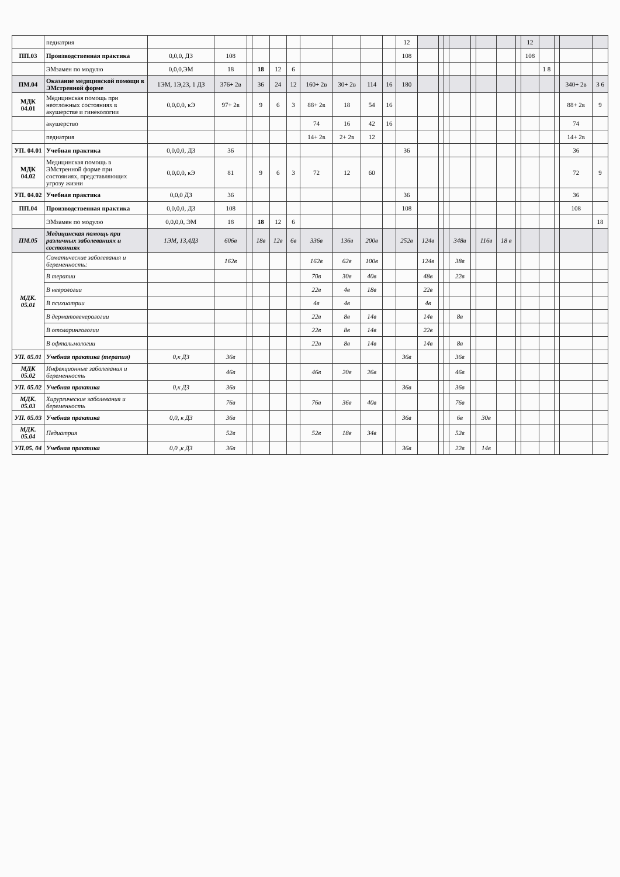| | педиатрия | | | | | | | | | | | 12 | | | | | | | | | 12 | | | | |
| ПП.03 | Производственная практика | 0,0,0, ДЗ | 108 | | | | | | | | | 108 | | | | | | | | | 108 | | | | |
| | ЭМзамен по модулю | 0,0,0,ЭМ | 18 | | 18 | 12 | 6 | | | | | | | | | | | | | | | 1 8 | | | |
| ПМ.04 | Оказание медицинской помощи в ЭМстренной форме | 1ЭМ, 1Э,23, 1 ДЗ | 376+ 2в | | 36 | 24 | 12 | 160+ 2в | 30+ 2в | 114 | 16 | 180 | | | | | | | | | | | | 340+ 2в | 3 6 |
| МДК 04.01 | Медицинская помощь при неотложных состояниях в акушерстве и гинекологии | 0,0,0,0, кЭ | 97+ 2в | | 9 | 6 | 3 | 88+ 2в | 18 | 54 | 16 | | | | | | | | | | | | | 88+ 2в | 9 |
| | акушерство | | | | | | | 74 | 16 | 42 | 16 | | | | | | | | | | | | | 74 | |
| | педиатрия | | | | | | | 14+ 2в | 2+ 2в | 12 | | | | | | | | | | | | | | 14+ 2в | |
| УП. 04.01 | Учебная практика | 0,0,0,0, ДЗ | 36 | | | | | | | | | 36 | | | | | | | | | | | | 36 | |
| МДК 04.02 | Медицинская помощь в ЭМстренной форме при состояниях, представляющих угрозу жизни | 0,0,0,0, кЭ | 81 | | 9 | 6 | 3 | 72 | 12 | 60 | | | | | | | | | | | | | | 72 | 9 |
| УП. 04.02 | Учебная практика | 0,0,0 ДЗ | 36 | | | | | | | | | 36 | | | | | | | | | | | | 36 | |
| ПП.04 | Производственная практика | 0,0,0,0, ДЗ | 108 | | | | | | | | | 108 | | | | | | | | | | | | 108 | |
| | ЭМзамен по модулю | 0,0,0,0, ЭМ | 18 | | 18 | 12 | 6 | | | | | | | | | | | | | | | | | | 18 |
| ПМ.05 | Медицинская помощь при различных заболеваниях и состояниях | 1ЭМ, 13,4ДЗ | 606в | | 18в | 12в | 6в | 336в | 136в | 200в | | 252в | 124в | | | 348в | | 116в | 18 в | | | | | | |
| МДК. 05.01 | Соматические заболевания и беременность: | | 162в | | | | | 162в | 62в | 100в | | | 124в | | | 38в | | | | | | | | | |
| | В терапии | | | | | | | 70в | 30в | 40в | | | 48в | | | 22в | | | | | | | | | |
| | В неврологии | | | | | | | 22в | 4в | 18в | | | 22в | | | | | | | | | | | | |
| | В психиатрии | | | | | | | 4в | 4в | | | | 4в | | | | | | | | | | | | |
| | В дерматовенерологии | | | | | | | 22в | 8в | 14в | | | 14в | | | 8в | | | | | | | | | |
| | В отоларингологии | | | | | | | 22в | 8в | 14в | | | 22в | | | | | | | | | | | | |
| | В офтальмологии | | | | | | | 22в | 8в | 14в | | | 14в | | | 8в | | | | | | | | | |
| УП. 05.01 | Учебная практика (терапия) | 0,к ДЗ | 36в | | | | | | | | | 36в | | | | 36в | | | | | | | | | |
| МДК 05.02 | Инфекционные заболевания и беременность | | 46в | | | | | 46в | 20в | 26в | | | | | | 46в | | | | | | | | | |
| УП. 05.02 | Учебная практика | 0,к ДЗ | 36в | | | | | | | | | 36в | | | | 36в | | | | | | | | | |
| МДК. 05.03 | Хирургические заболевания и беременность | | 76в | | | | | 76в | 36в | 40в | | | | | | 76в | | | | | | | | | |
| УП. 05.03 | Учебная практика | 0,0, к ДЗ | 36в | | | | | | | | | 36в | | | | 6в | | 30в | | | | | | | |
| МДК. 05.04 | Педиатрия | | 52в | | | | | 52в | 18в | 34в | | | | | | 52в | | | | | | | | | |
| УП.05. 04 | Учебная практика | 0,0 ,к ДЗ | 36в | | | | | | | | | 36в | | | | 22в | | 14в | | | | | | | |